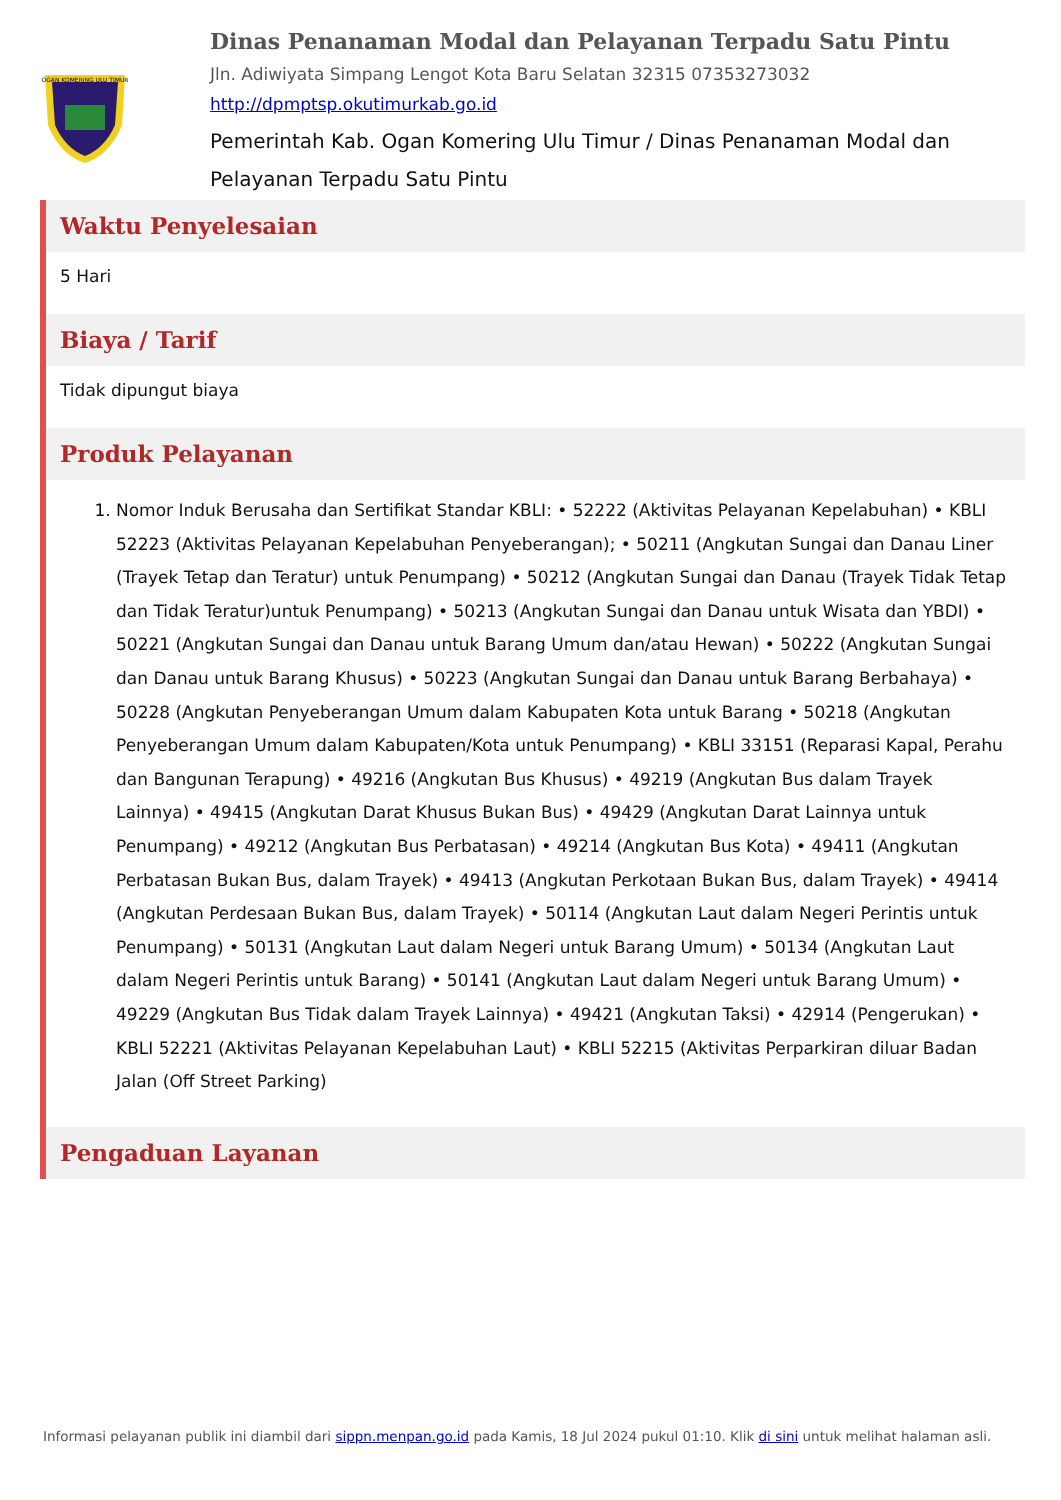OGAN KOMERING ULU TIMUR
Dinas Penanaman Modal dan Pelayanan Terpadu Satu Pintu
Jln. Adiwiyata Simpang Lengot Kota Baru Selatan 32315 07353273032
http://dpmptsp.okutimurkab.go.id
Pemerintah Kab. Ogan Komering Ulu Timur / Dinas Penanaman Modal dan Pelayanan Terpadu Satu Pintu
Waktu Penyelesaian
5 Hari
Biaya / Tarif
Tidak dipungut biaya
Produk Pelayanan
1. Nomor Induk Berusaha dan Sertifikat Standar KBLI: • 52222 (Aktivitas Pelayanan Kepelabuhan) • KBLI 52223 (Aktivitas Pelayanan Kepelabuhan Penyeberangan); • 50211 (Angkutan Sungai dan Danau Liner (Trayek Tetap dan Teratur) untuk Penumpang) • 50212 (Angkutan Sungai dan Danau (Trayek Tidak Tetap dan Tidak Teratur)untuk Penumpang) • 50213 (Angkutan Sungai dan Danau untuk Wisata dan YBDI) • 50221 (Angkutan Sungai dan Danau untuk Barang Umum dan/atau Hewan) • 50222 (Angkutan Sungai dan Danau untuk Barang Khusus) • 50223 (Angkutan Sungai dan Danau untuk Barang Berbahaya) • 50228 (Angkutan Penyeberangan Umum dalam Kabupaten Kota untuk Barang • 50218 (Angkutan Penyeberangan Umum dalam Kabupaten/Kota untuk Penumpang) • KBLI 33151 (Reparasi Kapal, Perahu dan Bangunan Terapung) • 49216 (Angkutan Bus Khusus) • 49219 (Angkutan Bus dalam Trayek Lainnya) • 49415 (Angkutan Darat Khusus Bukan Bus) • 49429 (Angkutan Darat Lainnya untuk Penumpang) • 49212 (Angkutan Bus Perbatasan) • 49214 (Angkutan Bus Kota) • 49411 (Angkutan Perbatasan Bukan Bus, dalam Trayek) • 49413 (Angkutan Perkotaan Bukan Bus, dalam Trayek) • 49414 (Angkutan Perdesaan Bukan Bus, dalam Trayek) • 50114 (Angkutan Laut dalam Negeri Perintis untuk Penumpang) • 50131 (Angkutan Laut dalam Negeri untuk Barang Umum) • 50134 (Angkutan Laut dalam Negeri Perintis untuk Barang) • 50141 (Angkutan Laut dalam Negeri untuk Barang Umum) • 49229 (Angkutan Bus Tidak dalam Trayek Lainnya) • 49421 (Angkutan Taksi) • 42914 (Pengerukan) • KBLI 52221 (Aktivitas Pelayanan Kepelabuhan Laut) • KBLI 52215 (Aktivitas Perparkiran diluar Badan Jalan (Off Street Parking)
Pengaduan Layanan
Informasi pelayanan publik ini diambil dari sippn.menpan.go.id pada Kamis, 18 Jul 2024 pukul 01:10. Klik di sini untuk melihat halaman asli.